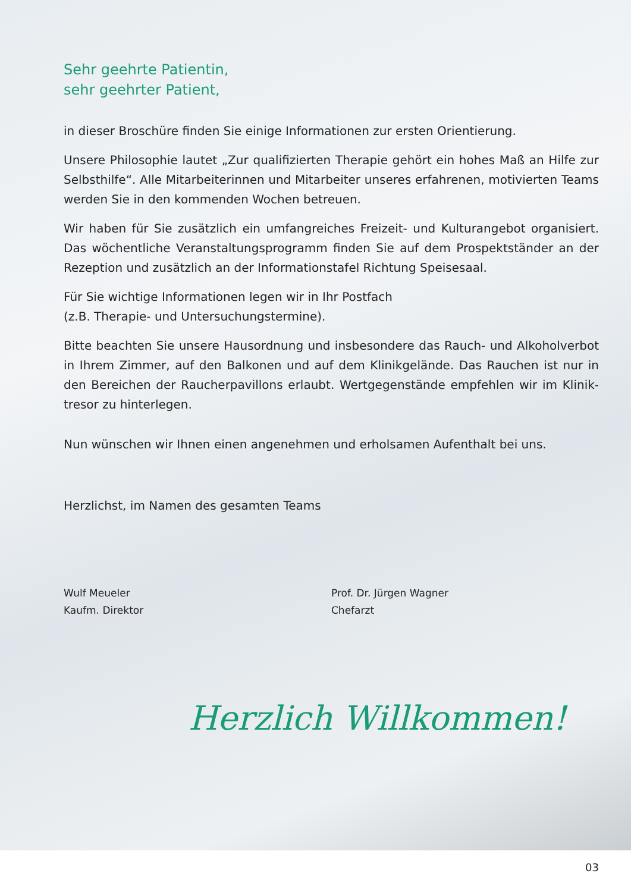Sehr geehrte Patientin,
sehr geehrter Patient,
in dieser Broschüre finden Sie einige Informationen zur ersten Orientierung.
Unsere Philosophie lautet „Zur qualifizierten Therapie gehört ein hohes Maß an Hilfe zur Selbsthilfe“. Alle Mitarbeiterinnen und Mitarbeiter unseres erfahrenen, motivierten Teams werden Sie in den kommenden Wochen betreuen.
Wir haben für Sie zusätzlich ein umfangreiches Freizeit- und Kulturangebot organisiert. Das wöchentliche Veranstaltungsprogramm finden Sie auf dem Prospektständer an der Rezeption und zusätzlich an der Informationstafel Richtung Speisesaal.
Für Sie wichtige Informationen legen wir in Ihr Postfach
(z.B. Therapie- und Untersuchungstermine).
Bitte beachten Sie unsere Hausordnung und insbesondere das Rauch- und Alkoholverbot in Ihrem Zimmer, auf den Balkonen und auf dem Klinikgelände. Das Rauchen ist nur in den Bereichen der Raucherpavillons erlaubt. Wertgegenstände empfehlen wir im Klinik­tresor zu hinterlegen.
Nun wünschen wir Ihnen einen angenehmen und erholsamen Aufenthalt bei uns.
Herzlichst, im Namen des gesamten Teams
Wulf Meueler
Kaufm. Direktor
Prof. Dr. Jürgen Wagner
Chefarzt
Herzlich Willkommen!
03